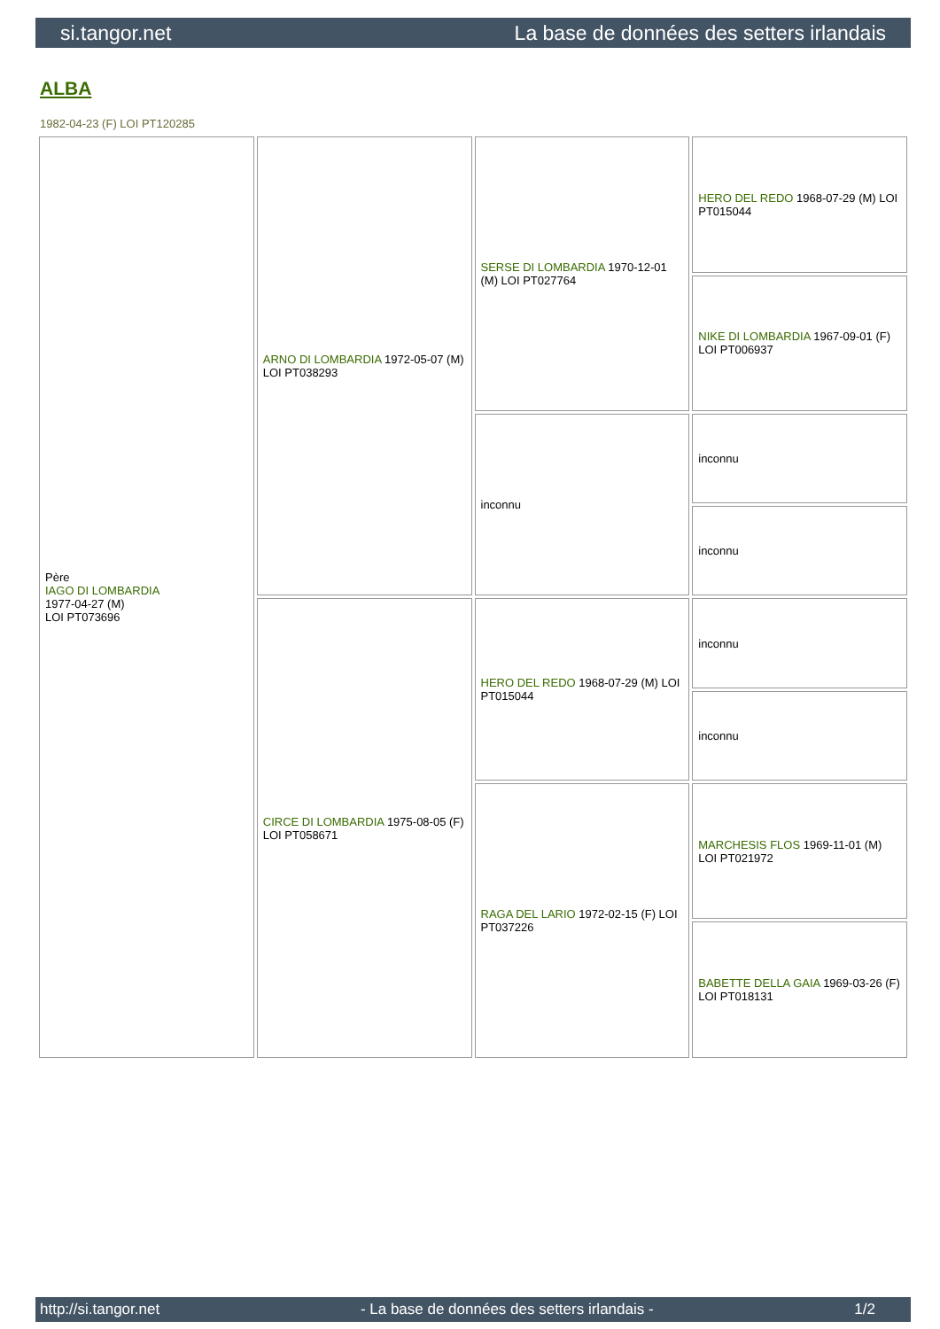si.tangor.net La base de données des setters irlandais
ALBA
1982-04-23 (F) LOI PT120285
| Père IAGO DI LOMBARDIA 1977-04-27 (M) LOI PT073696 | ARNO DI LOMBARDIA 1972-05-07 (M) LOI PT038293 | SERSE DI LOMBARDIA 1970-12-01 (M) LOI PT027764 | HERO DEL REDO 1968-07-29 (M) LOI PT015044 |
| | | | NIKE DI LOMBARDIA 1967-09-01 (F) LOI PT006937 |
| | | inconnu | inconnu |
| | | | inconnu |
| | CIRCE DI LOMBARDIA 1975-08-05 (F) LOI PT058671 | HERO DEL REDO 1968-07-29 (M) LOI PT015044 | inconnu |
| | | | inconnu |
| | | RAGA DEL LARIO 1972-02-15 (F) LOI PT037226 | MARCHESIS FLOS 1969-11-01 (M) LOI PT021972 |
| | | | BABETTE DELLA GAIA 1969-03-26 (F) LOI PT018131 |
http://si.tangor.net - La base de données des setters irlandais - 1/2